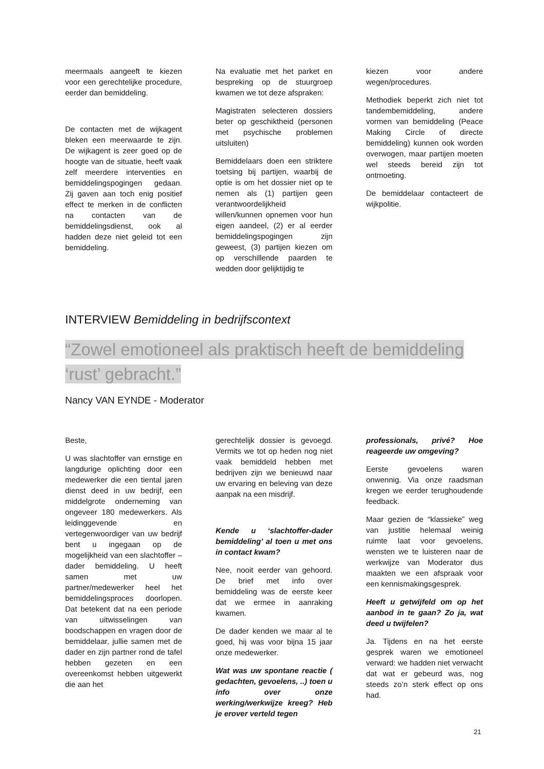meermaals aangeeft te kiezen voor een gerechtelijke procedure, eerder dan bemiddeling.
De contacten met de wijkagent bleken een meerwaarde te zijn. De wijkagent is zeer goed op de hoogte van de situatie, heeft vaak zelf meerdere interventies en bemiddelingspogingen gedaan. Zij gaven aan toch enig positief effect te merken in de conflicten na contacten van de bemiddelingsdienst, ook al hadden deze niet geleid tot een bemiddeling.
Na evaluatie met het parket en bespreking op de stuurgroep kwamen we tot deze afspraken:
Magistraten selecteren dossiers beter op geschiktheid (personen met psychische problemen uitsluiten)
Bemiddelaars doen een striktere toetsing bij partijen, waarbij de optie is om het dossier niet op te nemen als (1) partijen geen verantwoordelijkheid willen/kunnen opnemen voor hun eigen aandeel, (2) er al eerder bemiddelingspogingen zijn geweest, (3) partijen kiezen om op verschillende paarden te wedden door gelijktijdig te
kiezen voor andere wegen/procedures.
Methodiek beperkt zich niet tot tandembemiddeling, andere vormen van bemiddeling (Peace Making Circle of directe bemiddeling) kunnen ook worden overwogen, maar partijen moeten wel steeds bereid zijn tot ontmoeting.
De bemiddelaar contacteert de wijkpolitie.
INTERVIEW Bemiddeling in bedrijfscontext
“Zowel emotioneel als praktisch heeft de bemiddeling
‘rust’ gebracht.”
Nancy VAN EYNDE - Moderator
Beste,
U was slachtoffer van ernstige en langdurige oplichting door een medewerker die een tiental jaren dienst deed in uw bedrijf, een middelgrote onderneming van ongeveer 180 medewerkers. Als leidinggevende en vertegenwoordiger van uw bedrijf bent u ingegaan op de mogelijkheid van een slachtoffer – dader bemiddeling. U heeft samen met uw partner/medewerker heel het bemiddelingsproces doorlopen. Dat betekent dat na een periode van uitwisselingen van boodschappen en vragen door de bemiddelaar, jullie samen met de dader en zijn partner rond de tafel hebben gezeten en een overeenkomst hebben uitgewerkt die aan het
gerechtelijk dossier is gevoegd. Vermits we tot op heden nog niet vaak bemiddeld hebben met bedrijven zijn we benieuwd naar uw ervaring en beleving van deze aanpak na een misdrijf.
Kende u ‘slachtoffer-dader bemiddeling’ al toen u met ons in contact kwam?
Nee, nooit eerder van gehoord. De brief met info over bemiddeling was de eerste keer dat we ermee in aanraking kwamen.
De dader kenden we maar al te goed, hij was voor bijna 15 jaar onze medewerker.
Wat was uw spontane reactie ( gedachten, gevoelens, ..) toen u info over onze werking/werkwijze kreeg? Heb je erover verteld tegen
professionals, privé? Hoe reageerde uw omgeving?
Eerste gevoelens waren onwennig. Via onze raadsman kregen we eerder terughoudende feedback.
Maar gezien de “klassieke” weg van justitie helemaal weinig ruimte laat voor gevoelens, wensten we te luisteren naar de werkwijze van Moderator dus maakten we een afspraak voor een kennismakingsgesprek.
Heeft u getwijfeld om op het aanbod in te gaan? Zo ja, wat deed u twijfelen?
Ja. Tijdens en na het eerste gesprek waren we emotioneel verward: we hadden niet verwacht dat wat er gebeurd was, nog steeds zo’n sterk effect op ons had.
21